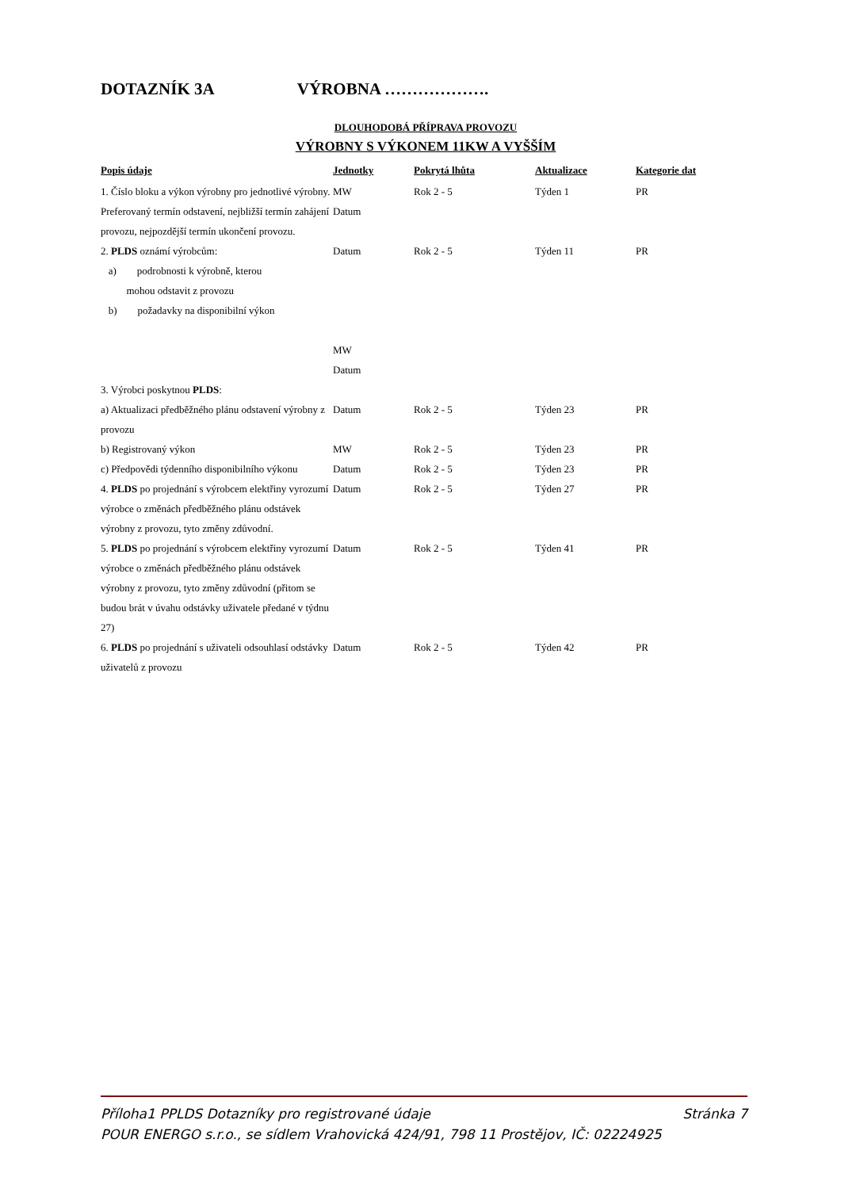DOTAZNÍK 3A VÝROBNA ……………….
DLOUHODOBÁ PŘÍPRAVA PROVOZU
VÝROBNY S VÝKONEM 11KW A VYŠŠÍM
| Popis údaje | Jednotky | Pokrytá lhůta | Aktualizace | Kategorie dat |
| --- | --- | --- | --- | --- |
| 1. Číslo bloku a výkon výrobny pro jednotlivé výrobny. Preferovaný termín odstavení, nejbližší termín zahájení provozu, nejpozdější termín ukončení provozu. | MW Datum | Rok 2 - 5 | Týden 1 | PR |
| 2. PLDS oznámí výrobcům: a) podrobnosti k výrobně, kterou mohou odstavit z provozu b) požadavky na disponibilní výkon | Datum MW Datum | Rok 2 - 5 | Týden 11 | PR |
| 3. Výrobci poskytnou PLDS : | | | | |
| a) Aktualizaci předběžného plánu odstavení výrobny z provozu | Datum | Rok 2 - 5 | Týden 23 | PR |
| b) Registrovaný výkon | MW | Rok 2 - 5 | Týden 23 | PR |
| c) Předpovědi týdenního disponibilního výkonu | Datum | Rok 2 - 5 | Týden 23 | PR |
| 4. PLDS po projednání s výrobcem elektřiny vyrozumí výrobce o změnách předběžného plánu odstávek výrobny z provozu, tyto změny zdůvodní. | Datum | Rok 2 - 5 | Týden 27 | PR |
| 5. PLDS po projednání s výrobcem elektřiny vyrozumí výrobce o změnách předběžného plánu odstávek výrobny z provozu, tyto změny zdůvodní (přitom se budou brát v úvahu odstávky uživatele předané v týdnu 27) | Datum | Rok 2 - 5 | Týden 41 | PR |
| 6. PLDS po projednání s uživateli odsouhlasí odstávky uživatelů z provozu | Datum | Rok 2 - 5 | Týden 42 | PR |
Stránka 7 Příloha1 PPLDS Dotazníky pro registrované údaje
POUR ENERGO s.r.o., se sídlem Vrahovická 424/91, 798 11 Prostějov, IČ: 02224925